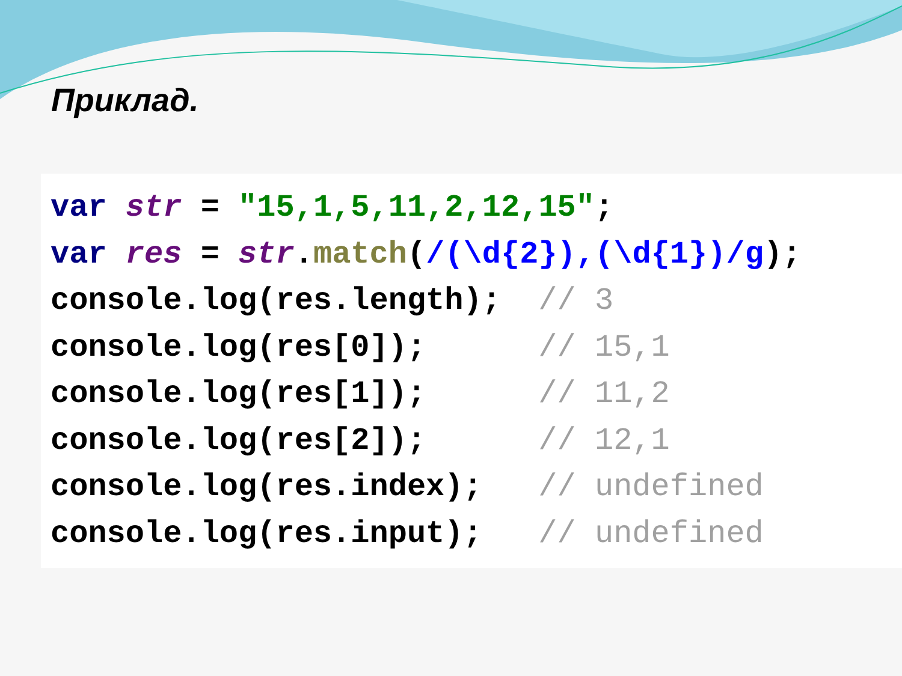Приклад.
var str = "15,1,5,11,2,12,15";
var res = str.match(/(\d{2}),(\d{1})/g);
console.log(res.length);  // 3
console.log(res[0]);      // 15,1
console.log(res[1]);      // 11,2
console.log(res[2]);      // 12,1
console.log(res.index);   // undefined
console.log(res.input);   // undefined